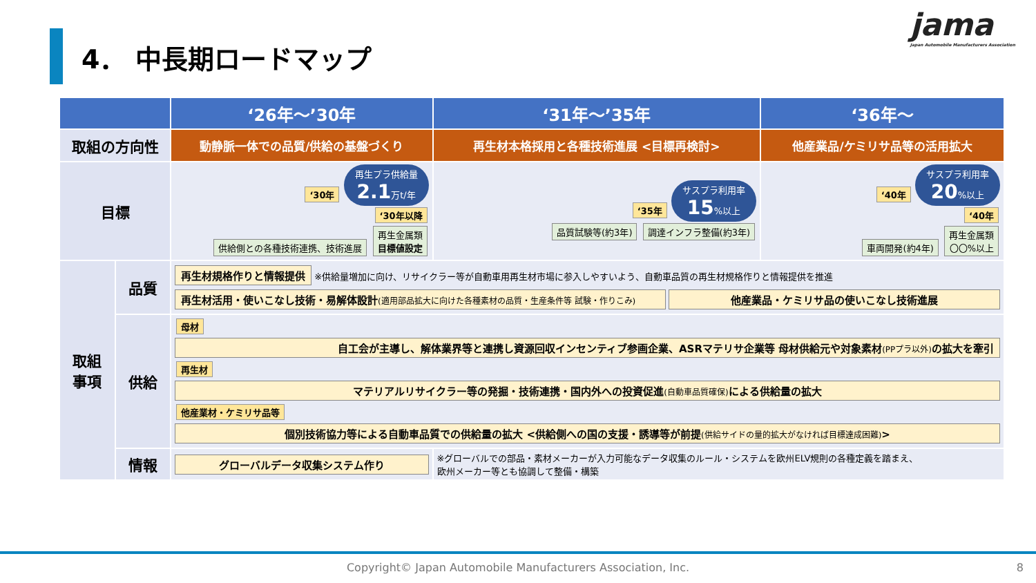4． 中長期ロードマップ
jama
Japan Automobile Manufacturers Association
| | | ‘26年～’30年 | ‘31年～’35年 | ‘36年～ |
| --- | --- | --- | --- | --- |
| 取組の方向性 | | 動静脈一体での品質/供給の基盤づくり | 再生材本格採用と各種技術進展 <目標再検討> | 他産業品/ケミリサ品等の活用拡大 |
| 目標 | | ‘30年 再生プラ供給量 2.1 万t/年 ‘30年以降 供給側との各種技術連携、技術進展 再生金属類 目標値設定 | ‘35年 サスプラ利用率 15 %以上 品質試験等(約3年) 調達インフラ整備(約3年) | ‘40年 サスプラ利用率 20 %以上 ‘40年 車両開発(約4年) 再生金属類 〇〇%以上 |
| 取組 事項 | 品質 | 再生材規格作りと情報提供 ※供給量増加に向け、リサイクラー等が自動車用再生材市場に参入しやすいよう、自動車品質の再生材規格作りと情報提供を推進 再生材活用・使いこなし技術・易解体設計 (適用部品拡大に向けた各種素材の品質・生産条件等 試験・作りこみ) 他産業品・ケミリサ品の使いこなし技術進展 | | |
| | 供給 | 母材 自工会が主導し、解体業界等と連携し資源回収インセンティブ参画企業、ASRマテリサ企業等 母材供給元や対象素材 (PPプラ以外) の拡大を牽引 再生材 マテリアルリサイクラー等の発掘・技術連携・国内外への投資促進 (自動車品質確保) による供給量の拡大 他産業材・ケミリサ品等 個別技術協力等による自動車品質での供給量の拡大 <供給側への国の支援・誘導等が前提 (供給サイドの量的拡大がなければ目標達成困難) > | | |
| | 情報 | グローバルデータ収集システム作り | ※グローバルでの部品・素材メーカーが入力可能なデータ収集のルール・システムを欧州ELV規則の各種定義を踏まえ、 欧州メーカー等とも協調して整備・構築 | |
Copyright© Japan Automobile Manufacturers Association, Inc. 8